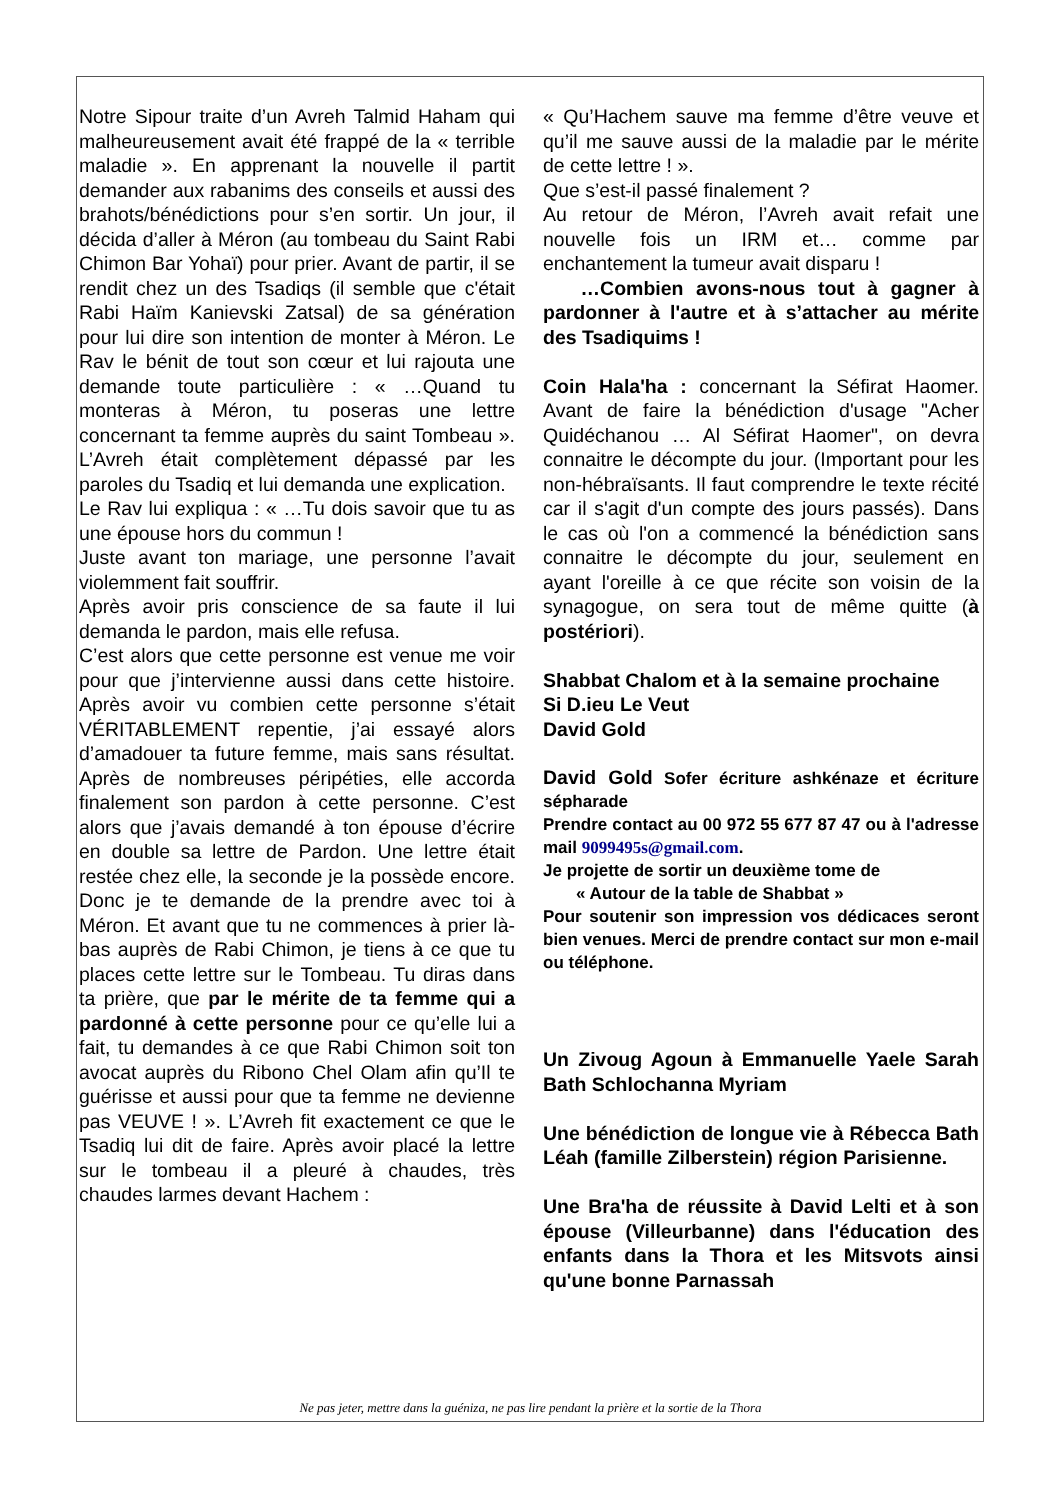Notre Sipour traite d’un Avreh Talmid Haham qui malheureusement avait été frappé de la « terrible maladie ». En apprenant la nouvelle il partit demander aux rabanims des conseils et aussi des brahots/bénédictions pour s’en sortir. Un jour, il décida d’aller à Méron (au tombeau du Saint Rabi Chimon Bar Yohaï) pour prier. Avant de partir, il se rendit chez un des Tsadiqs (il semble que c'était Rabi Haïm Kanievski Zatsal) de sa génération pour lui dire son intention de monter à Méron. Le Rav le bénit de tout son cœur et lui rajouta une demande toute particulière : « …Quand tu monteras à Méron, tu poseras une lettre concernant ta femme auprès du saint Tombeau ». L’Avreh était complètement dépassé par les paroles du Tsadiq et lui demanda une explication.
Le Rav lui expliqua : « …Tu dois savoir que tu as une épouse hors du commun !
Juste avant ton mariage, une personne l’avait violemment fait souffrir.
Après avoir pris conscience de sa faute il lui demanda le pardon, mais elle refusa.
C’est alors que cette personne est venue me voir pour que j’intervienne aussi dans cette histoire. Après avoir vu combien cette personne s’était VÉRITABLEMENT repentie, j’ai essayé alors d’amadouer ta future femme, mais sans résultat. Après de nombreuses péripéties, elle accorda finalement son pardon à cette personne. C’est alors que j’avais demandé à ton épouse d’écrire en double sa lettre de Pardon. Une lettre était restée chez elle, la seconde je la possède encore. Donc je te demande de la prendre avec toi à Méron. Et avant que tu ne commences à prier là-bas auprès de Rabi Chimon, je tiens à ce que tu places cette lettre sur le Tombeau. Tu diras dans ta prière, que par le mérite de ta femme qui a pardonné à cette personne pour ce qu’elle lui a fait, tu demandes à ce que Rabi Chimon soit ton avocat auprès du Ribono Chel Olam afin qu’Il te guérisse et aussi pour que ta femme ne devienne pas VEUVE ! ». L’Avreh fit exactement ce que le Tsadiq lui dit de faire. Après avoir placé la lettre sur le tombeau il a pleuré à chaudes, très chaudes larmes devant Hachem :
« Qu’Hachem sauve ma femme d’être veuve et qu’il me sauve aussi de la maladie par le mérite de cette lettre ! ».
Que s’est-il passé finalement ?
Au retour de Méron, l’Avreh avait refait une nouvelle fois un IRM et… comme par enchantement la tumeur avait disparu !
…Combien avons-nous tout à gagner à pardonner à l'autre et à s’attacher au mérite des Tsadiquims !
Coin Hala'ha : concernant la Séfirat Haomer. Avant de faire la bénédiction d'usage "Acher Quidéchanou … Al Séfirat Haomer", on devra connaitre le décompte du jour. (Important pour les non-hébraïsants. Il faut comprendre le texte récité car il s'agit d'un compte des jours passés). Dans le cas où l'on a commencé la bénédiction sans connaitre le décompte du jour, seulement en ayant l'oreille à ce que récite son voisin de la synagogue, on sera tout de même quitte (à postériori).
Shabbat Chalom et à la semaine prochaine
Si D.ieu Le Veut
David Gold
David Gold Sofer écriture ashkénaze et écriture sépharade
Prendre contact au 00 972 55 677 87 47 ou à l'adresse mail 9099495s@gmail.com.
Je projette de sortir un deuxième tome de
« Autour de la table de Shabbat »
Pour soutenir son impression vos dédicaces seront bien venues. Merci de prendre contact sur mon e-mail ou téléphone.
Un Zivoug Agoun à Emmanuelle Yaele Sarah Bath Schlochanna Myriam
Une bénédiction de longue vie à Rébecca Bath Léah (famille Zilberstein) région Parisienne.
Une Bra'ha de réussite à David Lelti et à son épouse (Villeurbanne) dans l'éducation des enfants dans la Thora et les Mitsvots ainsi qu'une bonne Parnassah
Ne pas jeter, mettre dans la guéniza, ne pas lire pendant la prière et la sortie de la Thora